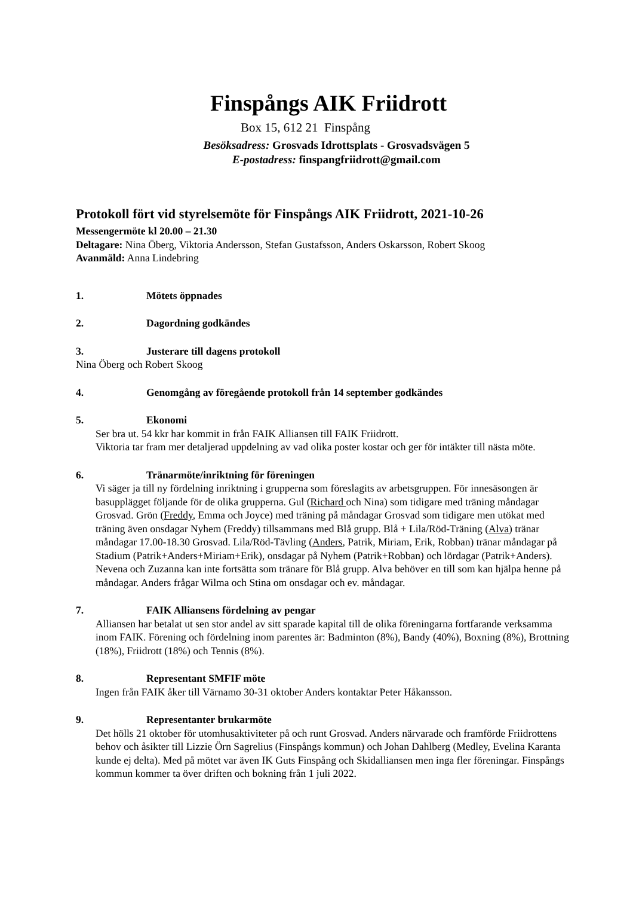Finspångs AIK Friidrott
Box 15, 612 21 Finspång
Besöksadress: Grosvads Idrottsplats - Grosvadsvägen 5
E-postadress: finspangfriidrott@gmail.com
Protokoll fört vid styrelsemöte för Finspångs AIK Friidrott, 2021-10-26
Messengermöte kl 20.00 – 21.30
Deltagare: Nina Öberg, Viktoria Andersson, Stefan Gustafsson, Anders Oskarsson, Robert Skoog
Avanmäld: Anna Lindebring
1. Mötets öppnades
2. Dagordning godkändes
3. Justerare till dagens protokoll
Nina Öberg och Robert Skoog
4. Genomgång av föregående protokoll från 14 september godkändes
5. Ekonomi
Ser bra ut. 54 kkr har kommit in från FAIK Alliansen till FAIK Friidrott.
Viktoria tar fram mer detaljerad uppdelning av vad olika poster kostar och ger för intäkter till nästa möte.
6. Tränarmöte/inriktning för föreningen
Vi säger ja till ny fördelning inriktning i grupperna som föreslagits av arbetsgruppen. För innesäsongen är basupplägget följande för de olika grupperna. Gul (Richard och Nina) som tidigare med träning måndagar Grosvad. Grön (Freddy, Emma och Joyce) med träning på måndagar Grosvad som tidigare men utökat med träning även onsdagar Nyhem (Freddy) tillsammans med Blå grupp. Blå + Lila/Röd-Träning (Alva) tränar måndagar 17.00-18.30 Grosvad. Lila/Röd-Tävling (Anders, Patrik, Miriam, Erik, Robban) tränar måndagar på Stadium (Patrik+Anders+Miriam+Erik), onsdagar på Nyhem (Patrik+Robban) och lördagar (Patrik+Anders).
Nevena och Zuzanna kan inte fortsätta som tränare för Blå grupp. Alva behöver en till som kan hjälpa henne på måndagar. Anders frågar Wilma och Stina om onsdagar och ev. måndagar.
7. FAIK Alliansens fördelning av pengar
Alliansen har betalat ut sen stor andel av sitt sparade kapital till de olika föreningarna fortfarande verksamma inom FAIK. Förening och fördelning inom parentes är: Badminton (8%), Bandy (40%), Boxning (8%), Brottning (18%), Friidrott (18%) och Tennis (8%).
8. Representant SMFIF möte
Ingen från FAIK åker till Värnamo 30-31 oktober Anders kontaktar Peter Håkansson.
9. Representanter brukarmöte
Det hölls 21 oktober för utomhusaktiviteter på och runt Grosvad. Anders närvarade och framförde Friidrottens behov och åsikter till Lizzie Örn Sagrelius (Finspångs kommun) och Johan Dahlberg (Medley, Evelina Karanta kunde ej delta). Med på mötet var även IK Guts Finspång och Skidalliansen men inga fler föreningar. Finspångs kommun kommer ta över driften och bokning från 1 juli 2022.